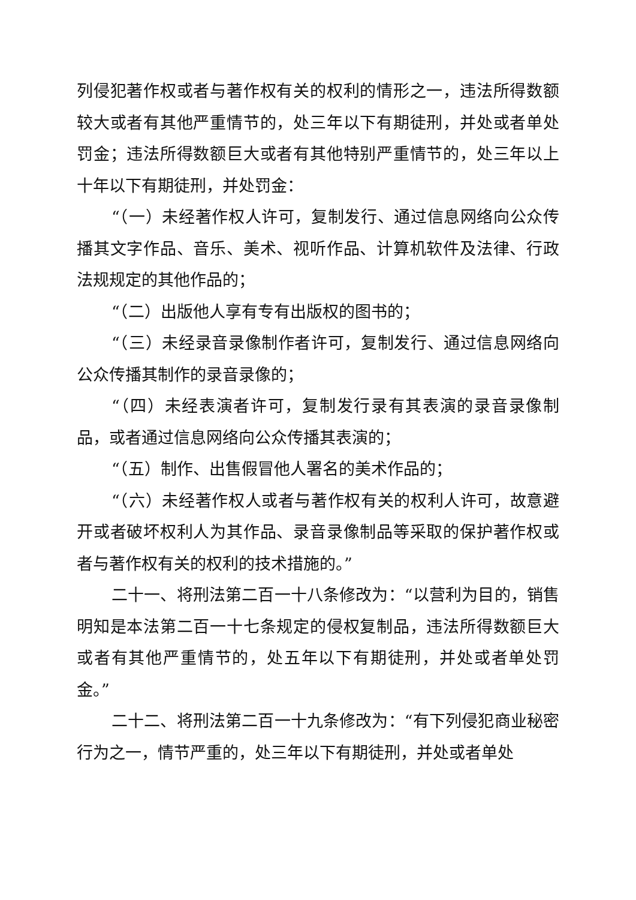列侵犯著作权或者与著作权有关的权利的情形之一，违法所得数额较大或者有其他严重情节的，处三年以下有期徒刑，并处或者单处罚金；违法所得数额巨大或者有其他特别严重情节的，处三年以上十年以下有期徒刑，并处罚金：
“（一）未经著作权人许可，复制发行、通过信息网络向公众传播其文字作品、音乐、美术、视听作品、计算机软件及法律、行政法规规定的其他作品的；
“（二）出版他人享有专有出版权的图书的；
“（三）未经录音录像制作者许可，复制发行、通过信息网络向公众传播其制作的录音录像的；
“（四）未经表演者许可，复制发行录有其表演的录音录像制品，或者通过信息网络向公众传播其表演的；
“（五）制作、出售假冒他人署名的美术作品的；
“（六）未经著作权人或者与著作权有关的权利人许可，故意避开或者破坏权利人为其作品、录音录像制品等采取的保护著作权或者与著作权有关的权利的技术措施的。”
二十一、将刑法第二百一十八条修改为：“以营利为目的，销售明知是本法第二百一十七条规定的侵权复制品，违法所得数额巨大或者有其他严重情节的，处五年以下有期徒刑，并处或者单处罚金。”
二十二、将刑法第二百一十九条修改为：“有下列侵犯商业秘密行为之一，情节严重的，处三年以下有期徒刑，并处或者单处